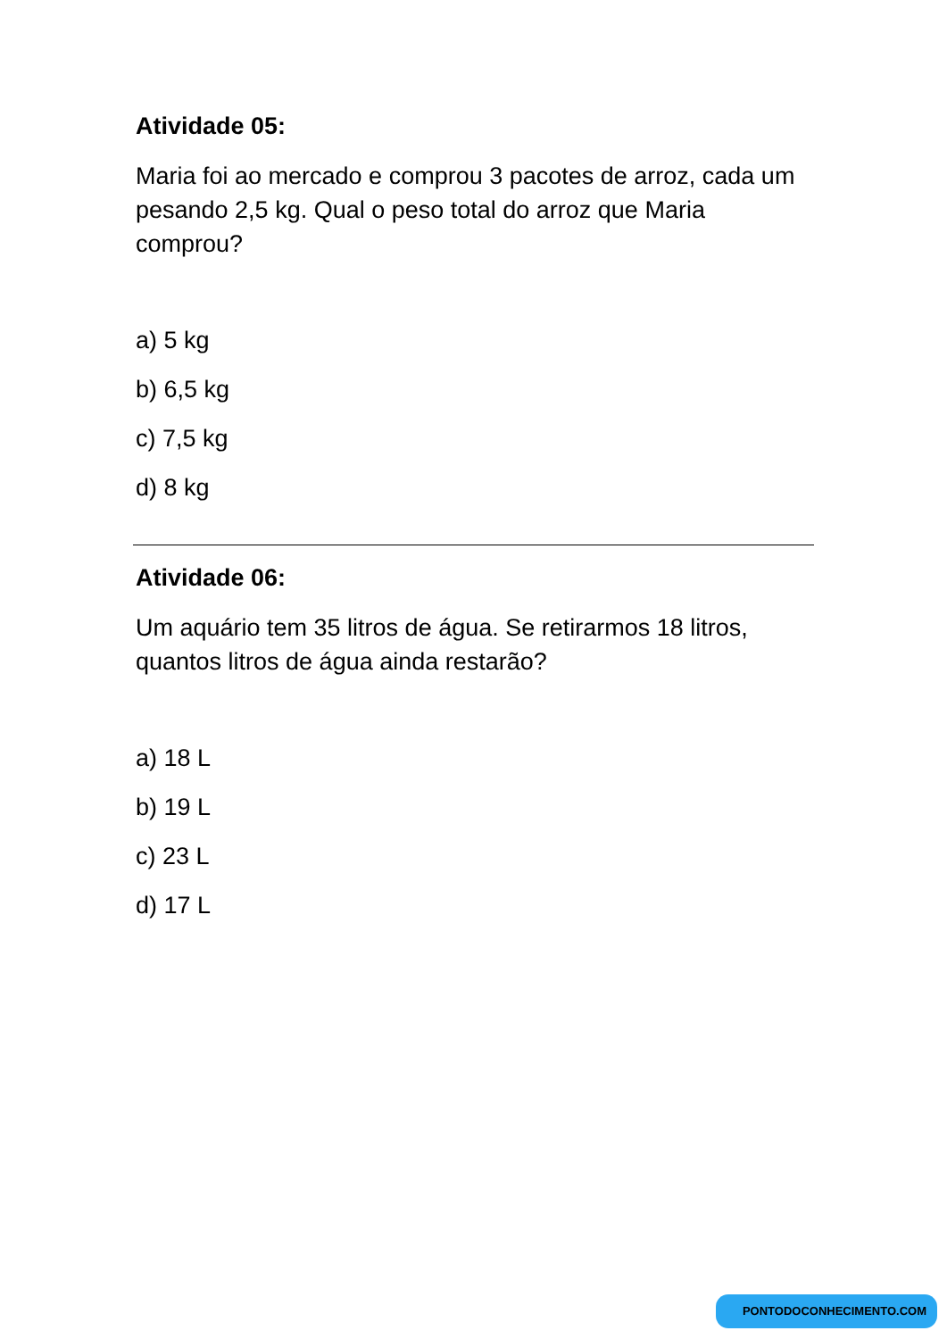Atividade 05:
Maria foi ao mercado e comprou 3 pacotes de arroz, cada um pesando 2,5 kg. Qual o peso total do arroz que Maria comprou?
a) 5 kg
b) 6,5 kg
c) 7,5 kg
d) 8 kg
Atividade 06:
Um aquário tem 35 litros de água. Se retirarmos 18 litros, quantos litros de água ainda restarão?
a) 18 L
b) 19 L
c) 23 L
d) 17 L
PONTODOCONHECIMENTO.COM